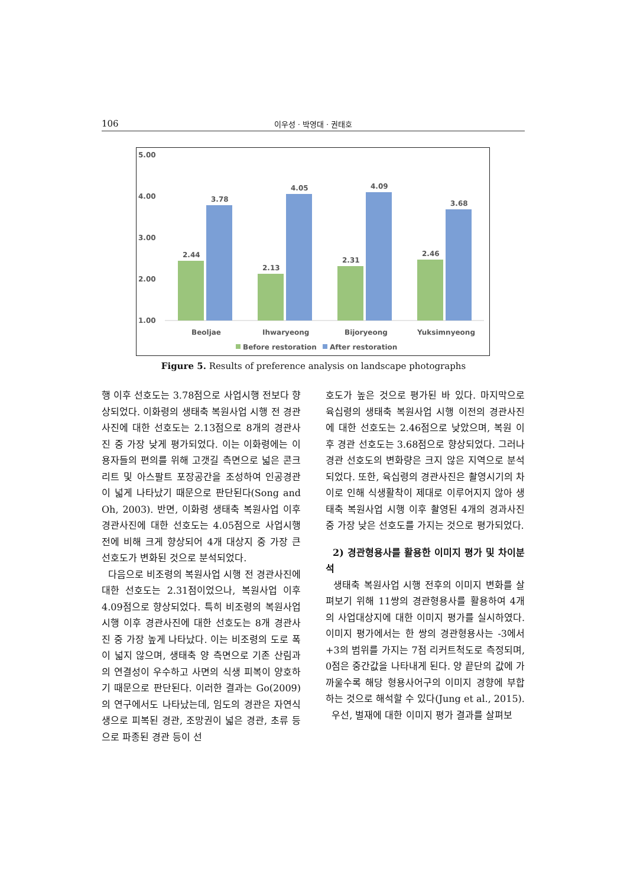106 이우성 · 박영대 · 권태호
5.00
4.00
3.00
2.00
1.00
2.44
3.78
2.13
4.05
2.31
4.09
2.46
3.68
Beoljae
Ihwaryeong
Bijoryeong
Yuksimnyeong
Before restoration
After restoration
Figure 5. Results of preference analysis on landscape photographs
행 이후 선호도는 3.78점으로 사업시행 전보다 향상되었다. 이화령의 생태축 복원사업 시행 전 경관사진에 대한 선호도는 2.13점으로 8개의 경관사진 중 가장 낮게 평가되었다. 이는 이화령에는 이용자들의 편의를 위해 고갯길 측면으로 넓은 콘크리트 및 아스팔트 포장공간을 조성하여 인공경관이 넓게 나타났기 때문으로 판단된다(Song and Oh, 2003). 반면, 이화령 생태축 복원사업 이후 경관사진에 대한 선호도는 4.05점으로 사업시행 전에 비해 크게 향상되어 4개 대상지 중 가장 큰 선호도가 변화된 것으로 분석되었다.
다음으로 비조령의 복원사업 시행 전 경관사진에 대한 선호도는 2.31점이었으나, 복원사업 이후 4.09점으로 향상되었다. 특히 비조령의 복원사업 시행 이후 경관사진에 대한 선호도는 8개 경관사진 중 가장 높게 나타났다. 이는 비조령의 도로 폭이 넓지 않으며, 생태축 양 측면으로 기존 산림과의 연결성이 우수하고 사면의 식생 피복이 양호하기 때문으로 판단된다. 이러한 결과는 Go(2009)의 연구에서도 나타났는데, 임도의 경관은 자연식생으로 피복된 경관, 조망권이 넓은 경관, 초류 등으로 파종된 경관 등이 선
호도가 높은 것으로 평가된 바 있다. 마지막으로 육십령의 생태축 복원사업 시행 이전의 경관사진에 대한 선호도는 2.46점으로 낮았으며, 복원 이후 경관 선호도는 3.68점으로 향상되었다. 그러나 경관 선호도의 변화량은 크지 않은 지역으로 분석되었다. 또한, 육십령의 경관사진은 촬영시기의 차이로 인해 식생활착이 제대로 이루어지지 않아 생태축 복원사업 시행 이후 촬영된 4개의 경과사진 중 가장 낮은 선호도를 가지는 것으로 평가되었다.
2) 경관형용사를 활용한 이미지 평가 및 차이분석
생태축 복원사업 시행 전후의 이미지 변화를 살펴보기 위해 11쌍의 경관형용사를 활용하여 4개의 사업대상지에 대한 이미지 평가를 실시하였다. 이미지 평가에서는 한 쌍의 경관형용사는 -3에서 +3의 범위를 가지는 7점 리커트척도로 측정되며, 0점은 중간값을 나타내게 된다. 양 끝단의 값에 가까울수록 해당 형용사어구의 이미지 경향에 부합하는 것으로 해석할 수 있다(Jung et al., 2015).
우선, 벌재에 대한 이미지 평가 결과를 살펴보